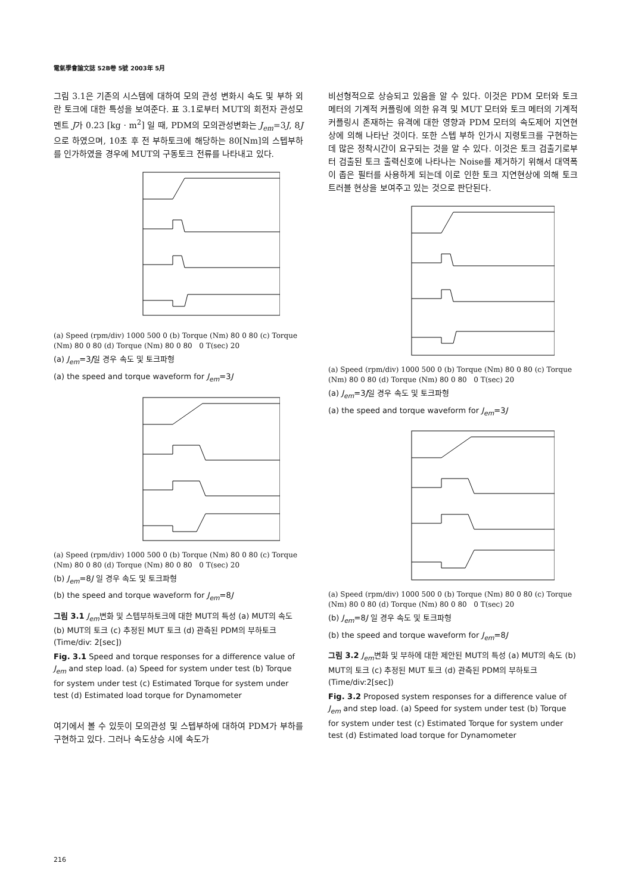電氣學會論文誌 52B卷 5號 2003年 5月
그림 3.1은 기존의 시스템에 대하여 모의 관성 변화시 속도 및 부하 외란 토크에 대한 특성을 보여준다. 표 3.1로부터 MUT의 회전자 관성모멘트 J가 0.23 [kg · m<sup>2</sup>] 일 때, PDM의 모의관성변화는 J<sub>em</sub>=3J, 8J 으로 하였으며, 10초 후 전 부하토크에 해당하는 80[Nm]의 스텝부하를 인가하였을 경우에 MUT의 구동토크 전류를 나타내고 있다.
(a) Speed (rpm/div) 1000 500 0 (b) Torque (Nm) 80 0 80 (c) Torque (Nm) 80 0 80 (d) Torque (Nm) 80 0 80 0 T(sec) 20
(a) J<sub>em</sub>=3J일 경우 속도 및 토크파형
(a) the speed and torque waveform for J<sub>em</sub>=3J
(a) Speed (rpm/div) 1000 500 0 (b) Torque (Nm) 80 0 80 (c) Torque (Nm) 80 0 80 (d) Torque (Nm) 80 0 80 0 T(sec) 20
(b) J<sub>em</sub>=8J 일 경우 속도 및 토크파형
(b) the speed and torque waveform for J<sub>em</sub>=8J
그림 3.1 J<sub>em</sub>변화 및 스텝부하토크에 대한 MUT의 특성 (a) MUT의 속도 (b) MUT의 토크 (c) 추정된 MUT 토크 (d) 관측된 PDM의 부하토크 (Time/div: 2[sec])
Fig. 3.1 Speed and torque responses for a difference value of J<sub>em</sub> and step load. (a) Speed for system under test (b) Torque for system under test (c) Estimated Torque for system under test (d) Estimated load torque for Dynamometer
여기에서 볼 수 있듯이 모의관성 및 스텝부하에 대하여 PDM가 부하를 구현하고 있다. 그러나 속도상승 시에 속도가
비선형적으로 상승되고 있음을 알 수 있다. 이것은 PDM 모터와 토크 메터의 기계적 커플링에 의한 유격 및 MUT 모터와 토크 메터의 기계적 커플링시 존재하는 유격에 대한 영향과 PDM 모터의 속도제어 지연현상에 의해 나타난 것이다. 또한 스텝 부하 인가시 지령토크를 구현하는데 많은 정착시간이 요구되는 것을 알 수 있다. 이것은 토크 검출기로부터 검출된 토크 출력신호에 나타나는 Noise를 제거하기 위해서 대역폭이 좁은 필터를 사용하게 되는데 이로 인한 토크 지연현상에 의해 토크 트러블 현상을 보여주고 있는 것으로 판단된다.
(a) Speed (rpm/div) 1000 500 0 (b) Torque (Nm) 80 0 80 (c) Torque (Nm) 80 0 80 (d) Torque (Nm) 80 0 80 0 T(sec) 20
(a) J<sub>em</sub>=3J일 경우 속도 및 토크파형
(a) the speed and torque waveform for J<sub>em</sub>=3J
(a) Speed (rpm/div) 1000 500 0 (b) Torque (Nm) 80 0 80 (c) Torque (Nm) 80 0 80 (d) Torque (Nm) 80 0 80 0 T(sec) 20
(b) J<sub>em</sub>=8J 일 경우 속도 및 토크파형
(b) the speed and torque waveform for J<sub>em</sub>=8J
그림 3.2 J<sub>em</sub>변화 및 부하에 대한 제안된 MUT의 특성 (a) MUT의 속도 (b) MUT의 토크 (c) 추정된 MUT 토크 (d) 관측된 PDM의 부하토크(Time/div:2[sec])
Fig. 3.2 Proposed system responses for a difference value of J<sub>em</sub> and step load. (a) Speed for system under test (b) Torque for system under test (c) Estimated Torque for system under test (d) Estimated load torque for Dynamometer
216